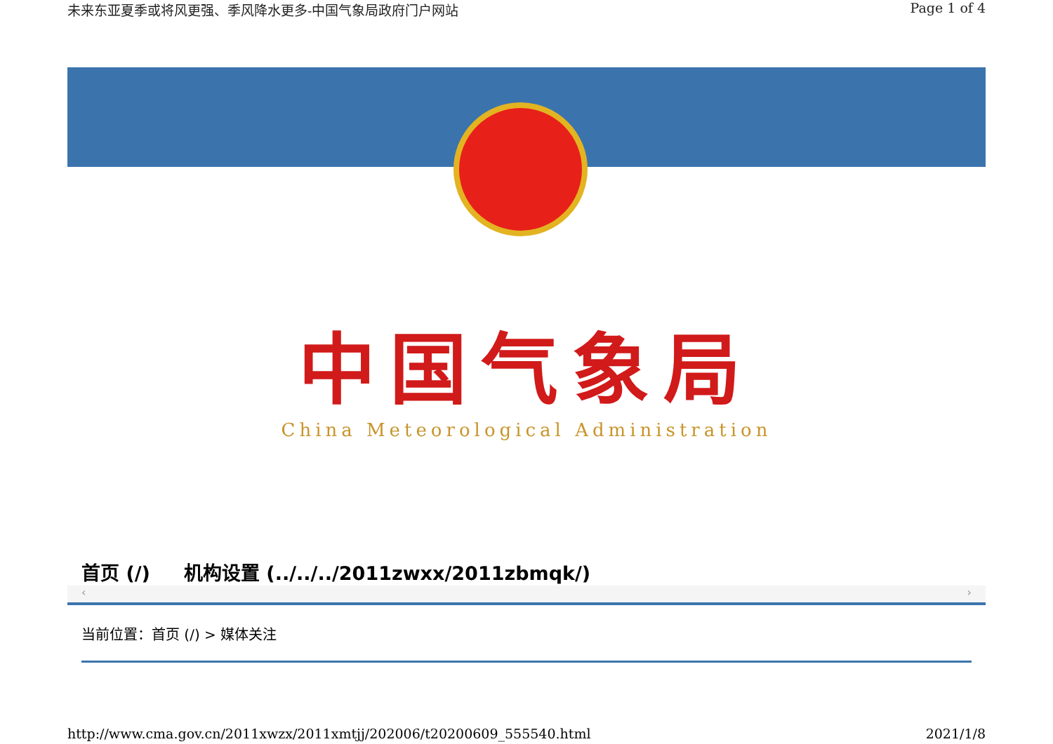未来东亚夏季或将风更强、季风降水更多-中国气象局政府门户网站 Page 1 of 4
中国气象局
China Meteorological Administration
首页 (/) 机构设置 (../../../2011zwxx/2011zbmqk/)
‹ ›
当前位置：首页 (/) > 媒体关注
http://www.cma.gov.cn/2011xwzx/2011xmtjj/202006/t20200609_555540.html 2021/1/8